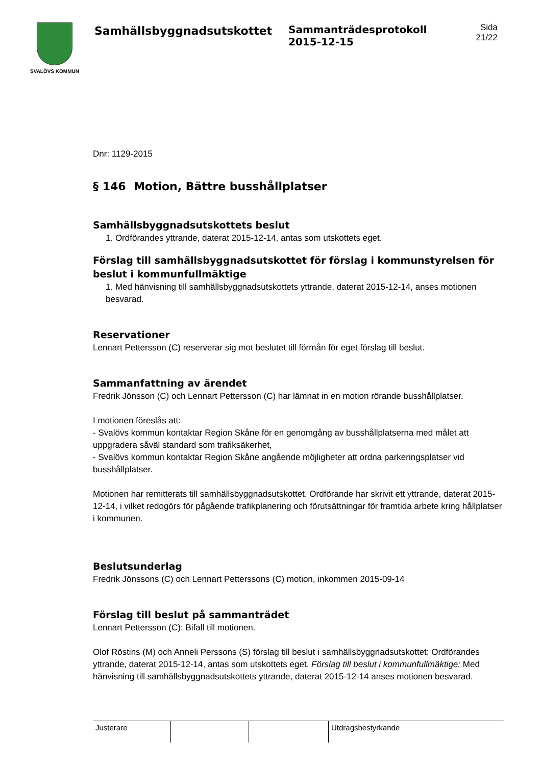SVALÖVS KOMMUN
Samhällsbyggnadsutskottet Sammanträdesprotokoll
2015-12-15
Sida
21/22
Dnr: 1129-2015
§ 146 Motion, Bättre busshållplatser
Samhällsbyggnadsutskottets beslut
1. Ordförandes yttrande, daterat 2015-12-14, antas som utskottets eget.
Förslag till samhällsbyggnadsutskottet för förslag i kommunstyrelsen för beslut i kommunfullmäktige
1. Med hänvisning till samhällsbyggnadsutskottets yttrande, daterat 2015-12-14, anses motionen besvarad.
Reservationer
Lennart Pettersson (C) reserverar sig mot beslutet till förmån för eget förslag till beslut.
Sammanfattning av ärendet
Fredrik Jönsson (C) och Lennart Pettersson (C) har lämnat in en motion rörande busshållplatser.
I motionen föreslås att:
- Svalövs kommun kontaktar Region Skåne för en genomgång av busshållplatserna med målet att uppgradera såväl standard som trafiksäkerhet,
- Svalövs kommun kontaktar Region Skåne angående möjligheter att ordna parkeringsplatser vid busshållplatser.
Motionen har remitterats till samhällsbyggnadsutskottet. Ordförande har skrivit ett yttrande, daterat 2015-12-14, i vilket redogörs för pågående trafikplanering och förutsättningar för framtida arbete kring hållplatser i kommunen.
Beslutsunderlag
Fredrik Jönssons (C) och Lennart Petterssons (C) motion, inkommen 2015-09-14
Förslag till beslut på sammanträdet
Lennart Pettersson (C): Bifall till motionen.
Olof Röstins (M) och Anneli Perssons (S) förslag till beslut i samhällsbyggnadsutskottet: Ordförandes yttrande, daterat 2015-12-14, antas som utskottets eget. Förslag till beslut i kommunfullmäktige: Med hänvisning till samhällsbyggnadsutskottets yttrande, daterat 2015-12-14 anses motionen besvarad.
| Justerare | | | Utdragsbestyrkande |